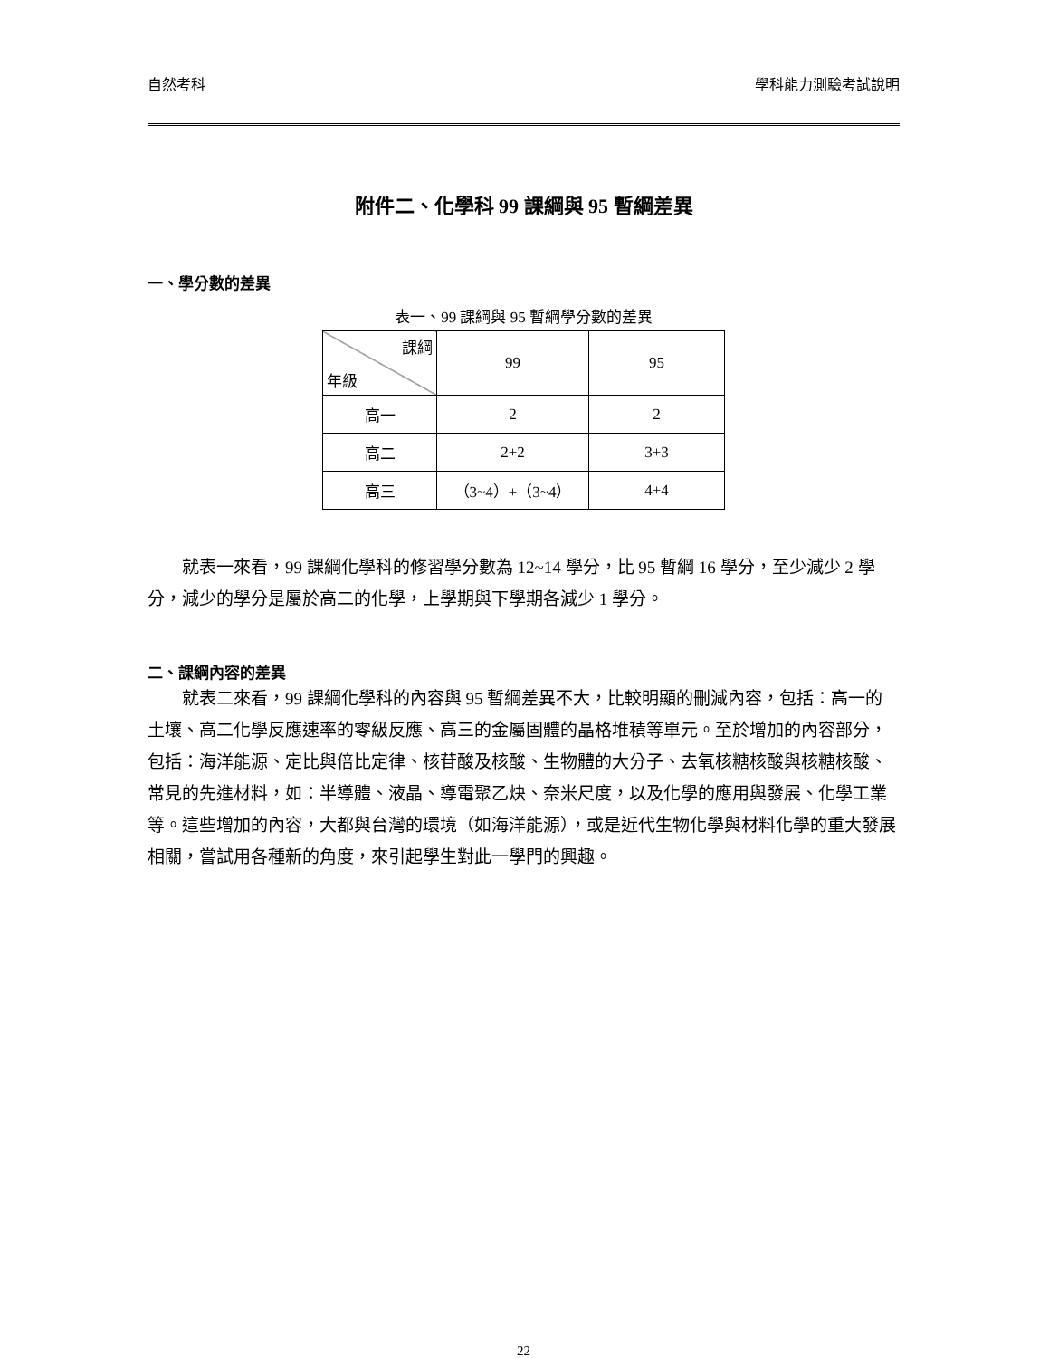自然考科 學科能力測驗考試說明
附件二、化學科 99 課綱與 95 暫綱差異
一、學分數的差異
表一、99 課綱與 95 暫綱學分數的差異
| 課綱 年級 | 99 | 95 |
| 高一 | 2 | 2 |
| 高二 | 2+2 | 3+3 |
| 高三 | （3~4）+（3~4） | 4+4 |
就表一來看，99 課綱化學科的修習學分數為 12~14 學分，比 95 暫綱 16 學分，至少減少 2 學分，減少的學分是屬於高二的化學，上學期與下學期各減少 1 學分。
二、課綱內容的差異
就表二來看，99 課綱化學科的內容與 95 暫綱差異不大，比較明顯的刪減內容，包括：高一的土壤、高二化學反應速率的零級反應、高三的金屬固體的晶格堆積等單元。至於增加的內容部分，包括：海洋能源、定比與倍比定律、核苷酸及核酸、生物體的大分子、去氧核糖核酸與核糖核酸、常見的先進材料，如：半導體、液晶、導電聚乙炔、奈米尺度，以及化學的應用與發展、化學工業等。這些增加的內容，大都與台灣的環境（如海洋能源），或是近代生物化學與材料化學的重大發展相關，嘗試用各種新的角度，來引起學生對此一學門的興趣。
22